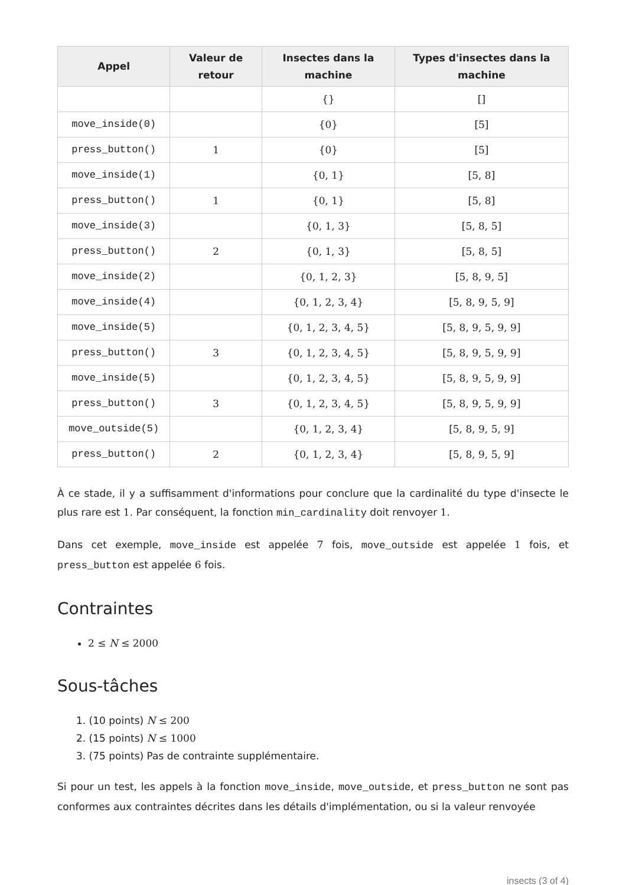| Appel | Valeur de retour | Insectes dans la machine | Types d'insectes dans la machine |
| --- | --- | --- | --- |
| | | {} | [] |
| move_inside(0) | | {0} | [5] |
| press_button() | 1 | {0} | [5] |
| move_inside(1) | | {0, 1} | [5, 8] |
| press_button() | 1 | {0, 1} | [5, 8] |
| move_inside(3) | | {0, 1, 3} | [5, 8, 5] |
| press_button() | 2 | {0, 1, 3} | [5, 8, 5] |
| move_inside(2) | | {0, 1, 2, 3} | [5, 8, 9, 5] |
| move_inside(4) | | {0, 1, 2, 3, 4} | [5, 8, 9, 5, 9] |
| move_inside(5) | | {0, 1, 2, 3, 4, 5} | [5, 8, 9, 5, 9, 9] |
| press_button() | 3 | {0, 1, 2, 3, 4, 5} | [5, 8, 9, 5, 9, 9] |
| move_inside(5) | | {0, 1, 2, 3, 4, 5} | [5, 8, 9, 5, 9, 9] |
| press_button() | 3 | {0, 1, 2, 3, 4, 5} | [5, 8, 9, 5, 9, 9] |
| move_outside(5) | | {0, 1, 2, 3, 4} | [5, 8, 9, 5, 9] |
| press_button() | 2 | {0, 1, 2, 3, 4} | [5, 8, 9, 5, 9] |
À ce stade, il y a suffisamment d'informations pour conclure que la cardinalité du type d'insecte le plus rare est 1. Par conséquent, la fonction min_cardinality doit renvoyer 1.
Dans cet exemple, move_inside est appelée 7 fois, move_outside est appelée 1 fois, et press_button est appelée 6 fois.
Contraintes
2 ≤ N ≤ 2000
Sous-tâches
1. (10 points) N ≤ 200
2. (15 points) N ≤ 1000
3. (75 points) Pas de contrainte supplémentaire.
Si pour un test, les appels à la fonction move_inside, move_outside, et press_button ne sont pas conformes aux contraintes décrites dans les détails d'implémentation, ou si la valeur renvoyée
insects (3 of 4)